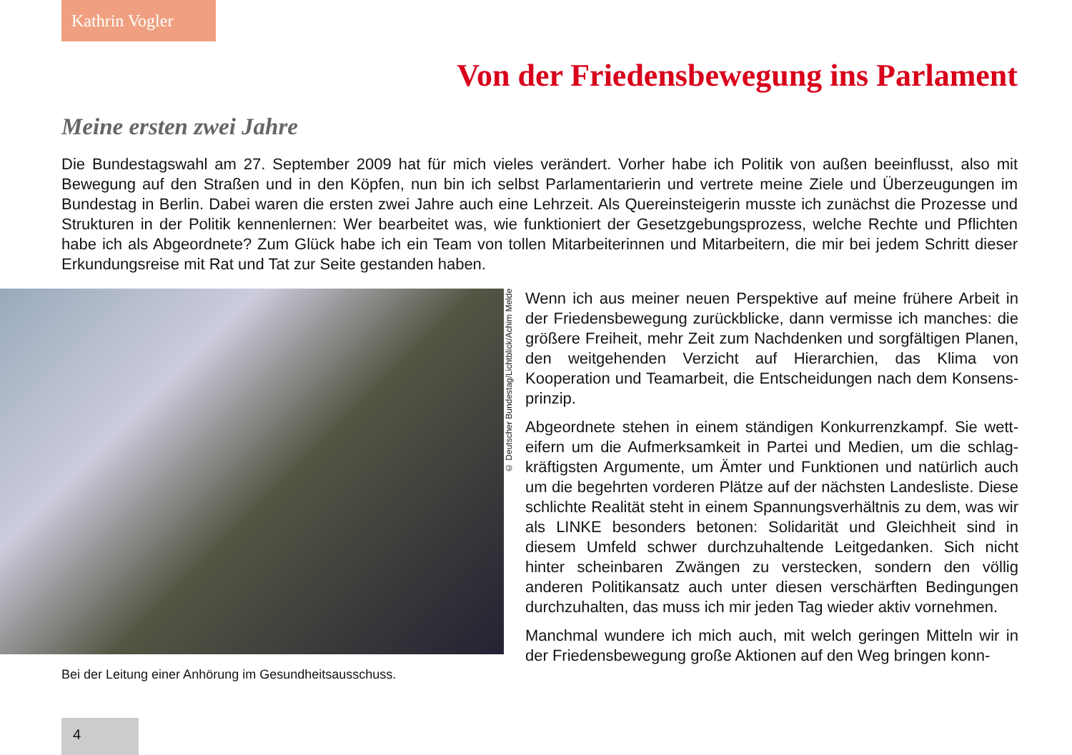Kathrin Vogler
Von der Friedensbewegung ins Parlament
Meine ersten zwei Jahre
Die Bundestagswahl am 27. September 2009 hat für mich vieles verändert. Vorher habe ich Politik von außen beeinflusst, also mit Bewegung auf den Straßen und in den Köpfen, nun bin ich selbst Parlamentarierin und vertrete meine Ziele und Überzeugungen im Bundestag in Berlin. Dabei waren die ersten zwei Jahre auch eine Lehrzeit. Als Quereinsteigerin musste ich zunächst die Prozesse und Strukturen in der Politik kennenlernen: Wer bearbeitet was, wie funktioniert der Gesetzgebungsprozess, welche Rechte und Pflichten habe ich als Abgeordnete? Zum Glück habe ich ein Team von tollen Mitarbeiterinnen und Mitarbeitern, die mir bei jedem Schritt dieser Erkundungsreise mit Rat und Tat zur Seite gestanden haben.
Bei der Leitung einer Anhörung im Gesundheitsausschuss.
© Deutscher Bundestag/Lichtblick/Achim Melde
Wenn ich aus meiner neuen Perspektive auf meine frühere Arbeit in der Friedensbewegung zurückblicke, dann vermisse ich manches: die größere Freiheit, mehr Zeit zum Nachdenken und sorgfältigen Planen, den weitgehenden Verzicht auf Hierarchien, das Klima von Kooperation und Teamarbeit, die Entscheidungen nach dem Konsens­prinzip.
Abgeordnete stehen in einem ständigen Konkurrenzkampf. Sie wett­eifern um die Aufmerksamkeit in Partei und Medien, um die schlag­kräftigsten Argumente, um Ämter und Funktionen und natürlich auch um die begehrten vorderen Plätze auf der nächsten Landeslis­te. Diese schlichte Realität steht in einem Spannungsverhältnis zu dem, was wir als LINKE besonders betonen: Solidarität und Gleich­heit sind in diesem Umfeld schwer durchzuhaltende Leitgedanken. Sich nicht hinter scheinbaren Zwängen zu verstecken, sondern den völlig anderen Politikansatz auch unter diesen verschärften Bedin­gungen durchzuhalten, das muss ich mir jeden Tag wieder aktiv vor­nehmen.
Manchmal wundere ich mich auch, mit welch geringen Mitteln wir in der Friedensbewegung große Aktionen auf den Weg bringen konn-
4